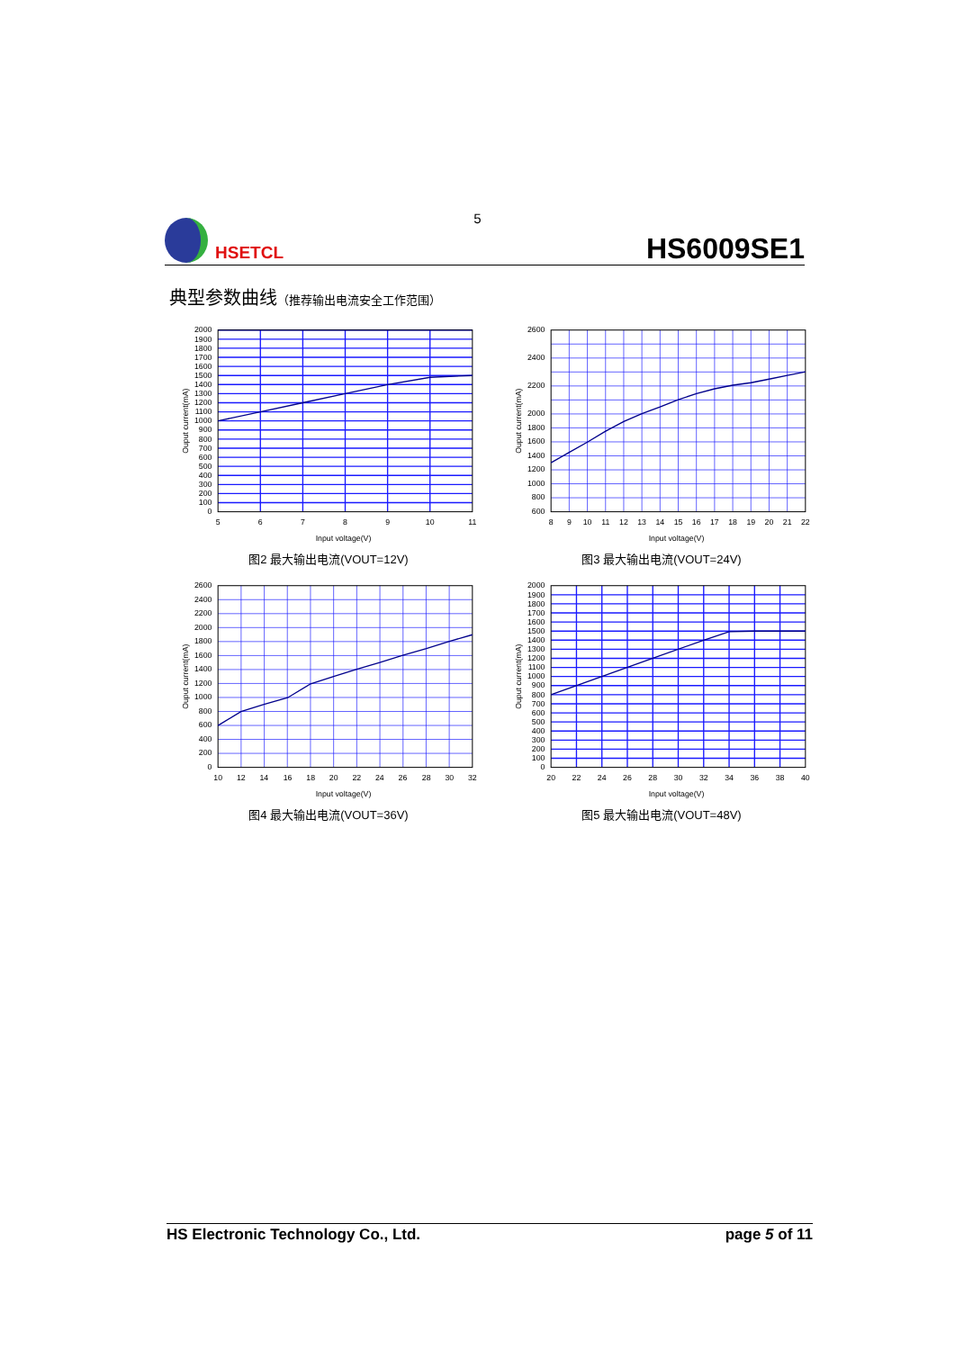5
HSETCL
HS6009SE1
典型参数曲线（推荐输出电流安全工作范围）
2000
1900
1800
1700
1600
1500
1400
1300
1200
1100
1000
900
800
700
600
500
400
300
200
100
0
5
6
7
8
9
10
11
Input voltage(V)
Ouput current(mA)
图2 最大输出电流(VOUT=12V)
2600
2400
2200
2000
1800
1600
1400
1200
1000
800
600
8
9
10
11
12
13
14
15
16
17
18
19
20
21
22
Input voltage(V)
Ouput current(mA)
图3 最大输出电流(VOUT=24V)
2600
2400
2200
2000
1800
1600
1400
1200
1000
800
600
400
200
0
10
12
14
16
18
20
22
24
26
28
30
32
Input voltage(V)
Ouput current(mA)
图4 最大输出电流(VOUT=36V)
2000
1900
1800
1700
1600
1500
1400
1300
1200
1100
1000
900
800
700
600
500
400
300
200
100
0
20
22
24
26
28
30
32
34
36
38
40
Input voltage(V)
Ouput current(mA)
图5 最大输出电流(VOUT=48V)
HS Electronic Technology Co., Ltd. page 5 of 11